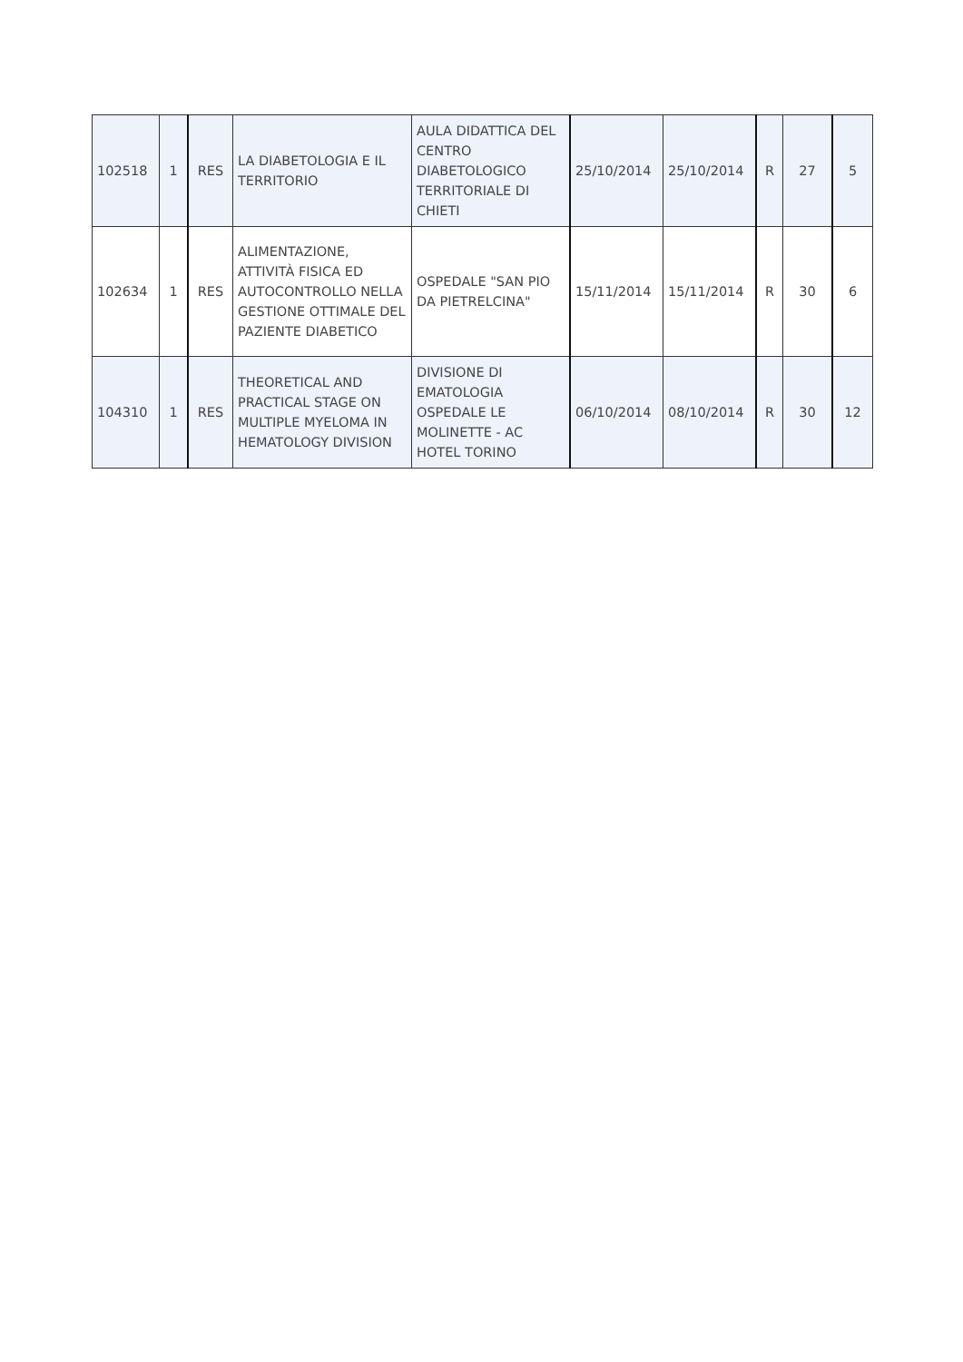| 102518 | 1 | RES | LA DIABETOLOGIA E IL TERRITORIO | AULA DIDATTICA DEL CENTRO DIABETOLOGICO TERRITORIALE DI CHIETI | 25/10/2014 | 25/10/2014 | R | 27 | 5 |
| 102634 | 1 | RES | ALIMENTAZIONE, ATTIVITÀ FISICA ED AUTOCONTROLLO NELLA GESTIONE OTTIMALE DEL PAZIENTE DIABETICO | OSPEDALE "SAN PIO DA PIETRELCINA" | 15/11/2014 | 15/11/2014 | R | 30 | 6 |
| 104310 | 1 | RES | THEORETICAL AND PRACTICAL STAGE ON MULTIPLE MYELOMA IN HEMATOLOGY DIVISION | DIVISIONE DI EMATOLOGIA OSPEDALE LE MOLINETTE - AC HOTEL TORINO | 06/10/2014 | 08/10/2014 | R | 30 | 12 |